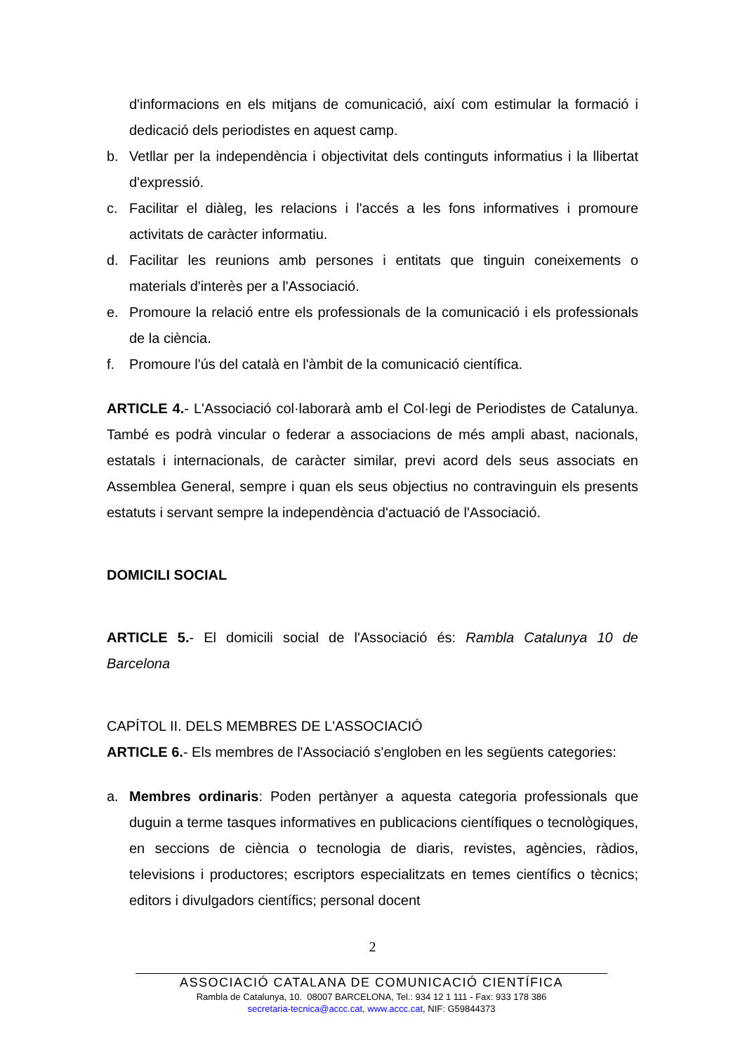d'informacions en els mitjans de comunicació, així com estimular la formació i dedicació dels periodistes en aquest camp.
b. Vetllar per la independència i objectivitat dels continguts informatius i la llibertat d'expressió.
c. Facilitar el diàleg, les relacions i l'accés a les fons informatives i promoure activitats de caràcter informatiu.
d. Facilitar les reunions amb persones i entitats que tinguin coneixements o materials d'interès per a l'Associació.
e. Promoure la relació entre els professionals de la comunicació i els professionals de la ciència.
f. Promoure l'ús del català en l'àmbit de la comunicació científica.
ARTICLE 4.- L'Associació col·laborarà amb el Col·legi de Periodistes de Catalunya. També es podrà vincular o federar a associacions de més ampli abast, nacionals, estatals i internacionals, de caràcter similar, previ acord dels seus associats en Assemblea General, sempre i quan els seus objectius no contravinguin els presents estatuts i servant sempre la independència d'actuació de l'Associació.
DOMICILI SOCIAL
ARTICLE 5.- El domicili social de l'Associació és: Rambla Catalunya 10 de Barcelona
CAPÍTOL II. DELS MEMBRES DE L'ASSOCIACIÓ
ARTICLE 6.- Els membres de l'Associació s'engloben en les següents categories:
a. Membres ordinaris: Poden pertànyer a aquesta categoria professionals que duguin a terme tasques informatives en publicacions científiques o tecnològiques, en seccions de ciència o tecnologia de diaris, revistes, agències, ràdios, televisions i productores; escriptors especialitzats en temes científics o tècnics; editors i divulgadors científics; personal docent
2
ASSOCIACIÓ CATALANA DE COMUNICACIÓ CIENTÍFICA
Rambla de Catalunya, 10. 08007 BARCELONA, Tel.: 934 12 1 111 - Fax: 933 178 386
secretaria-tecnica@accc.cat, www.accc.cat, NIF: G59844373